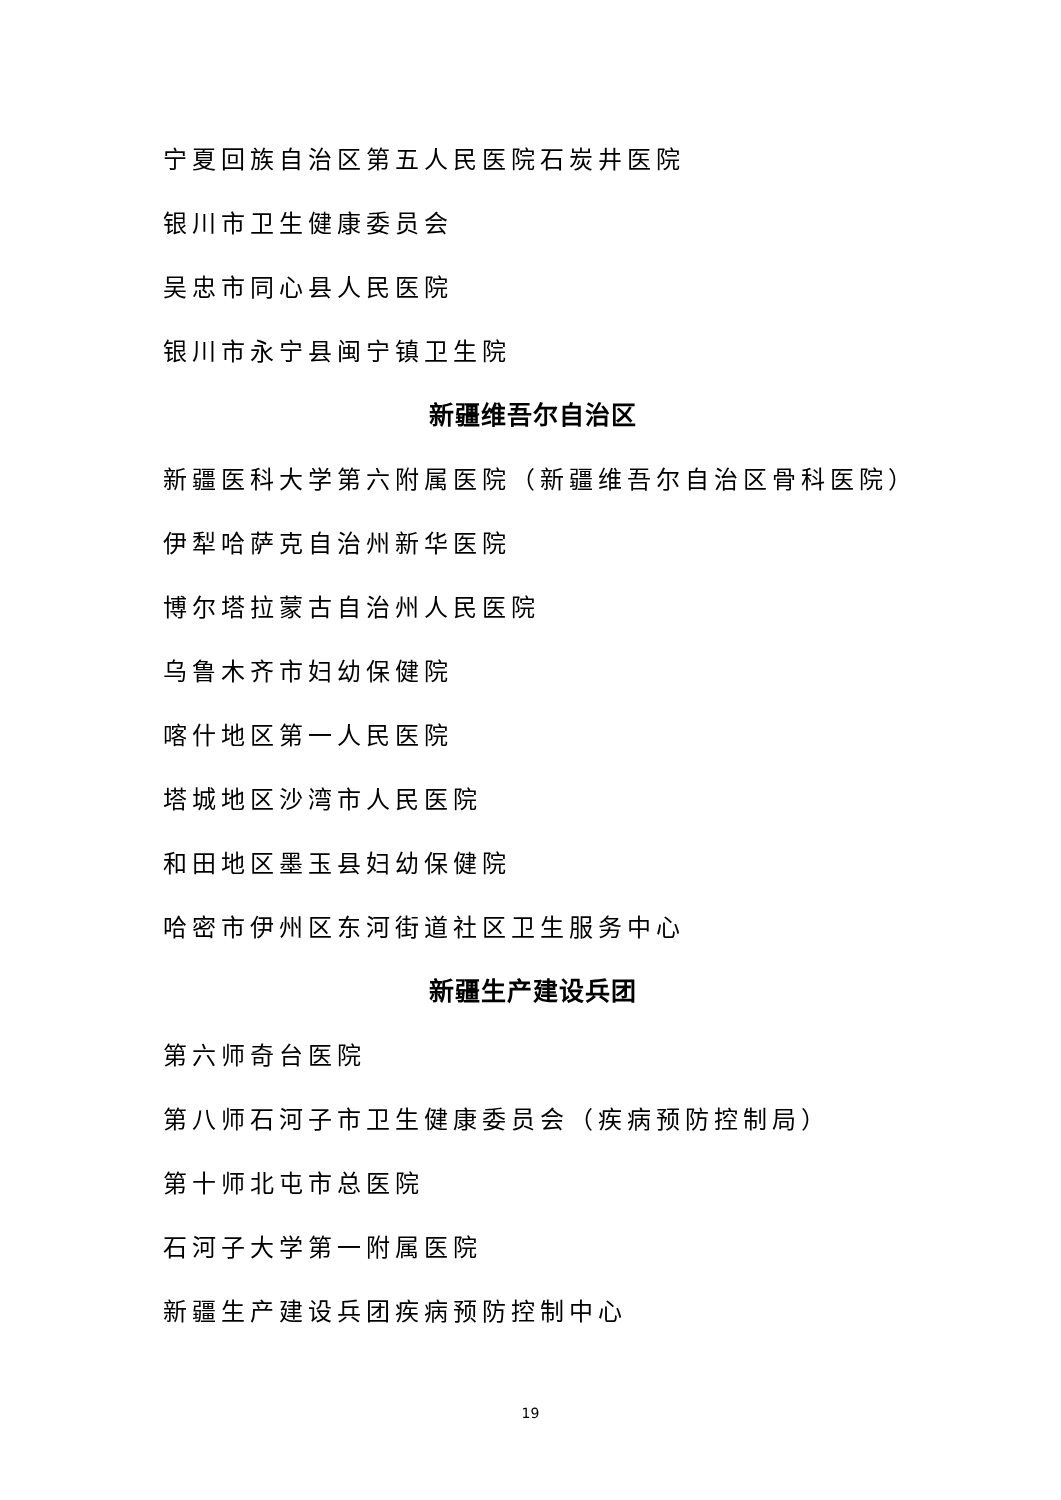宁夏回族自治区第五人民医院石炭井医院
银川市卫生健康委员会
吴忠市同心县人民医院
银川市永宁县闽宁镇卫生院
新疆维吾尔自治区
新疆医科大学第六附属医院（新疆维吾尔自治区骨科医院）
伊犁哈萨克自治州新华医院
博尔塔拉蒙古自治州人民医院
乌鲁木齐市妇幼保健院
喀什地区第一人民医院
塔城地区沙湾市人民医院
和田地区墨玉县妇幼保健院
哈密市伊州区东河街道社区卫生服务中心
新疆生产建设兵团
第六师奇台医院
第八师石河子市卫生健康委员会（疾病预防控制局）
第十师北屯市总医院
石河子大学第一附属医院
新疆生产建设兵团疾病预防控制中心
19